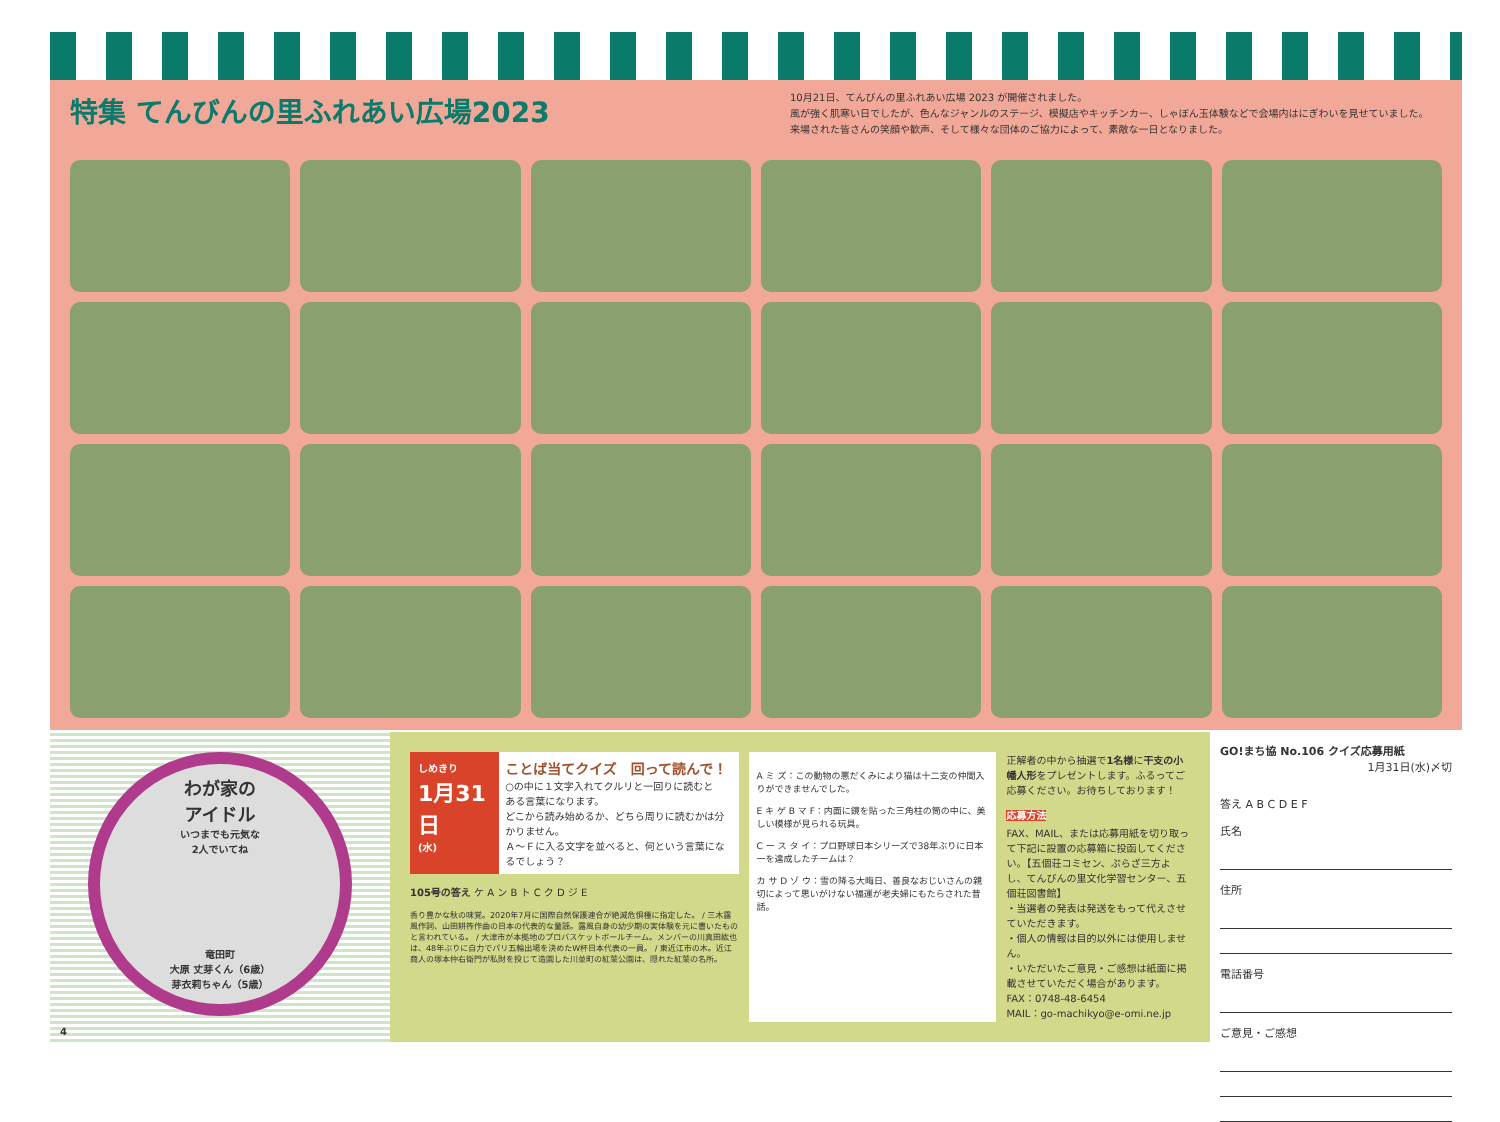特集 てんびんの里ふれあい広場2023
10月21日、てんびんの里ふれあい広場 2023 が開催されました。
風が強く肌寒い日でしたが、色んなジャンルのステージ、模擬店やキッチンカー、しゃぼん玉体験などで会場内はにぎわいを見せていました。
来場された皆さんの笑顔や歓声、そして様々な団体のご協力によって、素敵な一日となりました。
わが家の
アイドル
いつまでも元気な
2人でいてね
竜田町
大原 丈芽くん（6歳）
芽衣莉ちゃん（5歳）
4
しめきり
1月31日
(水)
ことば当てクイズ　回って読んで！
○の中に１文字入れてクルリと一回りに読むと
ある言葉になります。
どこから読み始めるか、どちら周りに読むかは分かりません。
Ａ～Ｆに入る文字を並べると、何という言葉になるでしょう？
105号の答え ケ A ン B ト C ク D ジ E
香り豊かな秋の味覚。2020年7月に国際自然保護連合が絶滅危惧種に指定した。 / 三木露風作詞、山田耕筰作曲の日本の代表的な童謡。露風自身の幼少期の実体験を元に書いたものと言われている。 / 大津市が本拠地のプロバスケットボールチーム。メンバーの川真田紘也は、48年ぶりに自力でパリ五輪出場を決めたW杯日本代表の一員。 / 東近江市の木。近江商人の塚本仲右衛門が私財を投じて造園した川並町の紅葉公園は、隠れた紅葉の名所。
A ミ ズ：この動物の悪だくみにより猫は十二支の仲間入りができませんでした。
E キ ゲ B マ F：内面に鏡を貼った三角柱の筒の中に、美しい模様が見られる玩具。
C ー ス タ イ：プロ野球日本シリーズで38年ぶりに日本一を達成したチームは？
カ サ D ゾ ウ：雪の降る大晦日、善良なおじいさんの親切によって思いがけない福運が老夫婦にもたらされた昔話。
正解者の中から抽選で1名様に干支の小幡人形をプレゼントします。ふるってご応募ください。お待ちしております！
応募方法
FAX、MAIL、または応募用紙を切り取って下記に設置の応募箱に投函してください。【五個荘コミセン、ぷらざ三方よし、てんびんの里文化学習センター、五個荘図書館】
・当選者の発表は発送をもって代えさせていただきます。
・個人の情報は目的以外には使用しません。
・いただいたご意見・ご感想は紙面に掲載させていただく場合があります。
FAX：0748-48-6454
MAIL：go-machikyo@e-omi.ne.jp
GO!まち協 No.106 クイズ応募用紙
1月31日(水)〆切
答え A B C D E F
氏名
住所
電話番号
ご意見・ご感想